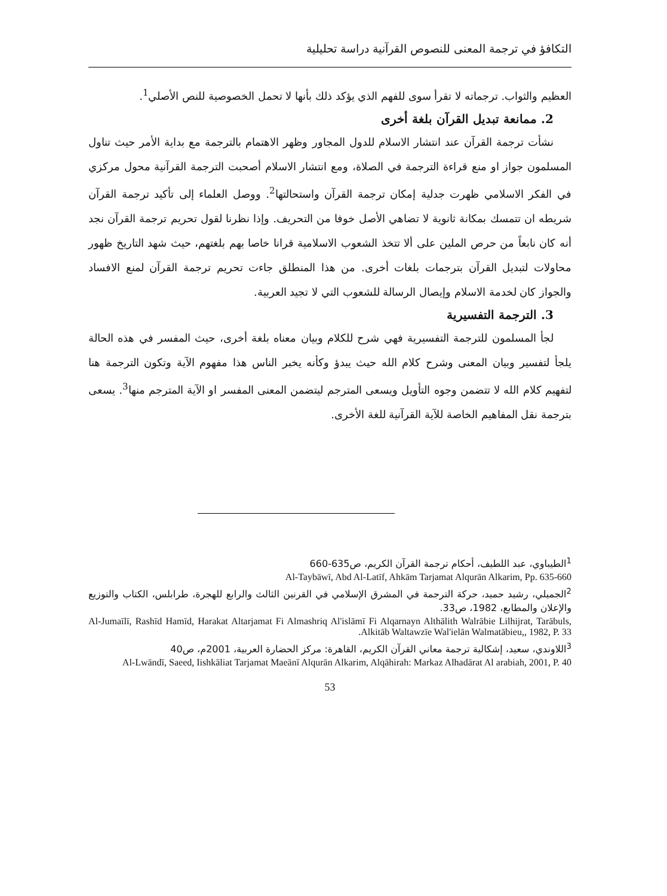التكافؤ في ترجمة المعنى للنصوص القرآنية دراسة تحليلية
العظيم والثواب. ترجماته لا تقرأ سوى للفهم الذي يؤكد ذلك بأنها لا تحمل الخصوصية للنص الأصلي<sup>1</sup>.
2. ممانعة تبديل القرآن بلغة أخرى
نشأت ترجمة القرآن عند انتشار الاسلام للدول المجاور وظهر الاهتمام بالترجمة مع بداية الأمر حيث تناول المسلمون جواز او منع قراءة الترجمة في الصلاة، ومع انتشار الاسلام أصحبت الترجمة القرآنية محول مركزي في الفكر الاسلامي ظهرت جدلية إمكان ترجمة القرآن واستحالتها<sup>2</sup>. ووصل العلماء إلى تأكيد ترجمة القرآن شريطه ان تتمسك بمكانة ثانوية لا تضاهي الأصل خوفا من التحريف. وإذا نظرنا لقول تحريم ترجمة القرآن نجد أنه كان نابعاً من حرص الملين على ألا تتخذ الشعوب الاسلامية قرانا خاصا بهم بلغتهم، حيث شهد التاريخ ظهور محاولات لتبديل القرآن بترجمات بلغات أخرى. من هذا المنطلق جاءت تحريم ترجمة القرآن لمنع الافساد والجواز كان لخدمة الاسلام وإيصال الرسالة للشعوب التي لا تجيد العربية.
3. الترجمة التفسيرية
لجأ المسلمون للترجمة التفسيرية فهي شرح للكلام وبيان معناه بلغة أخرى، حيث المفسر في هذه الحالة يلجأ لتفسير وبيان المعنى وشرح كلام الله حيث يبدؤ وكأنه يخبر الناس هذا مفهوم الآية وتكون الترجمة هنا لتفهيم كلام الله لا تتضمن وجوه التأويل ويسعى المترجم ليتضمن المعنى المفسر او الآية المترجم منها<sup>3</sup>. يسعى بترجمة نقل المفاهيم الخاصة للآية القرآنية للغة الأخرى.
<sup>1</sup> الطيباوي، عبد اللطيف، أحكام ترجمة القرآن الكريم، ص635-660
Al-Taybāwī, Abd Al-Latīf, Ahkām Tarjamat Alqurān Alkarim, Pp. 635-660
<sup>2</sup> الجميلي، رشيد حميد، حركة الترجمة في المشرق الإسلامي في القرنين الثالث والرابع للهجرة، طرابلس، الكتاب والتوزيع والإعلان والمطابع، 1982، ص33.
Al-Jumaīlī, Rashīd Hamīd, Harakat Altarjamat Fi Almashriq Al'islāmī Fi Alqarnayn Althālith Walrābie Lilhijrat, Tarābuls, Alkitāb Waltawzīe Wal'ielān Walmatābieu,, 1982, P. 33.
<sup>3</sup> اللاوندي، سعيد، إشكالية ترجمة معاني القرآن الكريم، القاهرة: مركز الحضارة العربية، 2001م، ص40
Al-Lwāndī, Saeed, Iishkāliat Tarjamat Maeānī Alqurān Alkarim, Alqāhirah: Markaz Alhadārat Al arabiah, 2001, P. 40
53